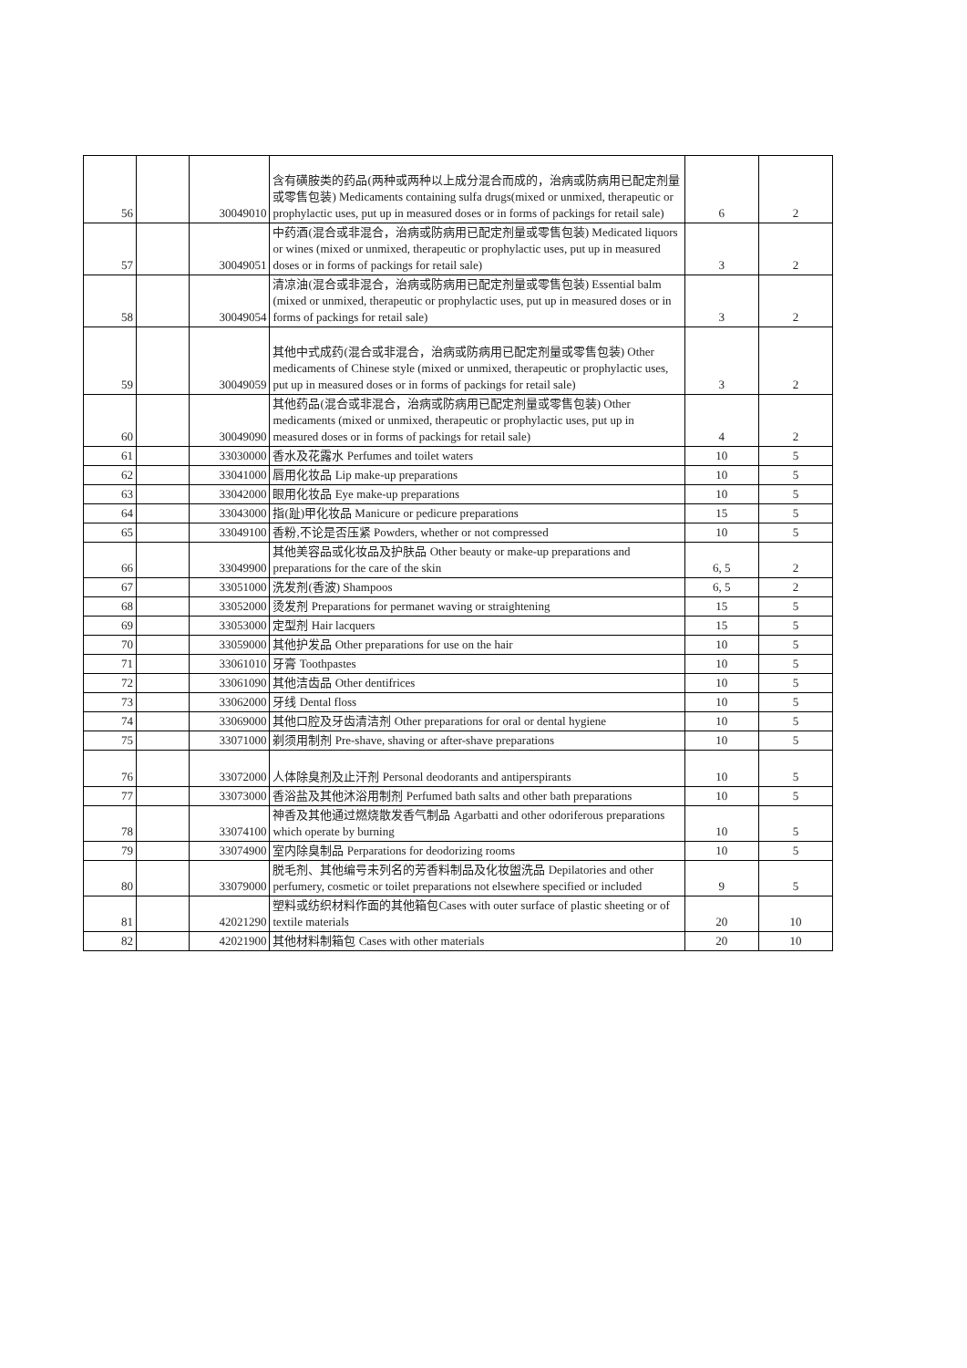| 56 | | 30049010 | 含有磺胺类的药品(两种或两种以上成分混合而成的，治病或防病用已配定剂量或零售包装) Medicaments containing sulfa drugs(mixed or unmixed, therapeutic or prophylactic uses, put up in measured doses or in forms of packings for retail sale) | 6 | 2 |
| 57 | | 30049051 | 中药酒(混合或非混合，治病或防病用已配定剂量或零售包装) Medicated liquors or wines (mixed or unmixed, therapeutic or prophylactic uses, put up in measured doses or in forms of packings for retail sale) | 3 | 2 |
| 58 | | 30049054 | 清凉油(混合或非混合，治病或防病用已配定剂量或零售包装) Essential balm (mixed or unmixed, therapeutic or prophylactic uses, put up in measured doses or in forms of packings for retail sale) | 3 | 2 |
| 59 | | 30049059 | 其他中式成药(混合或非混合，治病或防病用已配定剂量或零售包装) Other medicaments of Chinese style (mixed or unmixed, therapeutic or prophylactic uses, put up in measured doses or in forms of packings for retail sale) | 3 | 2 |
| 60 | | 30049090 | 其他药品(混合或非混合，治病或防病用已配定剂量或零售包装) Other medicaments (mixed or unmixed, therapeutic or prophylactic uses, put up in measured doses or in forms of packings for retail sale) | 4 | 2 |
| 61 | | 33030000 | 香水及花露水 Perfumes and toilet waters | 10 | 5 |
| 62 | | 33041000 | 唇用化妆品 Lip make-up preparations | 10 | 5 |
| 63 | | 33042000 | 眼用化妆品 Eye make-up preparations | 10 | 5 |
| 64 | | 33043000 | 指(趾)甲化妆品 Manicure or pedicure preparations | 15 | 5 |
| 65 | | 33049100 | 香粉,不论是否压紧 Powders, whether or not compressed | 10 | 5 |
| 66 | | 33049900 | 其他美容品或化妆品及护肤品 Other beauty or make-up preparations and preparations for the care of the skin | 6, 5 | 2 |
| 67 | | 33051000 | 洗发剂(香波) Shampoos | 6, 5 | 2 |
| 68 | | 33052000 | 烫发剂 Preparations for permanet waving or straightening | 15 | 5 |
| 69 | | 33053000 | 定型剂 Hair lacquers | 15 | 5 |
| 70 | | 33059000 | 其他护发品 Other preparations for use on the hair | 10 | 5 |
| 71 | | 33061010 | 牙膏 Toothpastes | 10 | 5 |
| 72 | | 33061090 | 其他洁齿品 Other dentifrices | 10 | 5 |
| 73 | | 33062000 | 牙线 Dental floss | 10 | 5 |
| 74 | | 33069000 | 其他口腔及牙齿清洁剂 Other preparations for oral or dental hygiene | 10 | 5 |
| 75 | | 33071000 | 剃须用制剂 Pre-shave, shaving or after-shave preparations | 10 | 5 |
| 76 | | 33072000 | 人体除臭剂及止汗剂 Personal deodorants and antiperspirants | 10 | 5 |
| 77 | | 33073000 | 香浴盐及其他沐浴用制剂 Perfumed bath salts and other bath preparations | 10 | 5 |
| 78 | | 33074100 | 神香及其他通过燃烧散发香气制品 Agarbatti and other odoriferous preparations which operate by burning | 10 | 5 |
| 79 | | 33074900 | 室内除臭制品 Perparations for deodorizing rooms | 10 | 5 |
| 80 | | 33079000 | 脱毛剂、其他编号未列名的芳香料制品及化妆盥洗品 Depilatories and other perfumery, cosmetic or toilet preparations not elsewhere specified or included | 9 | 5 |
| 81 | | 42021290 | 塑料或纺织材料作面的其他箱包Cases with outer surface of plastic sheeting or of textile materials | 20 | 10 |
| 82 | | 42021900 | 其他材料制箱包 Cases with other materials | 20 | 10 |